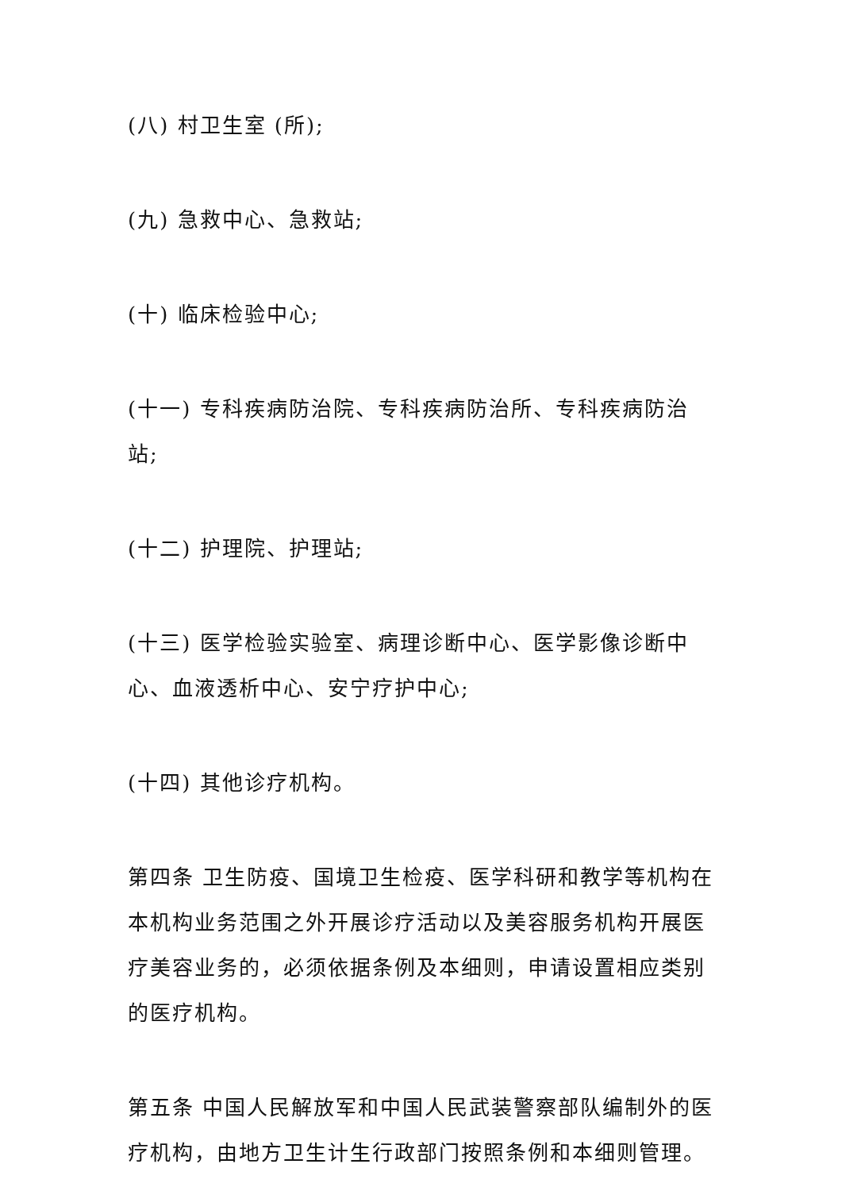(八) 村卫生室 (所);
(九) 急救中心、急救站;
(十) 临床检验中心;
(十一) 专科疾病防治院、专科疾病防治所、专科疾病防治站;
(十二) 护理院、护理站;
(十三) 医学检验实验室、病理诊断中心、医学影像诊断中心、血液透析中心、安宁疗护中心;
(十四) 其他诊疗机构。
第四条 卫生防疫、国境卫生检疫、医学科研和教学等机构在本机构业务范围之外开展诊疗活动以及美容服务机构开展医疗美容业务的，必须依据条例及本细则，申请设置相应类别的医疗机构。
第五条 中国人民解放军和中国人民武装警察部队编制外的医疗机构，由地方卫生计生行政部门按照条例和本细则管理。